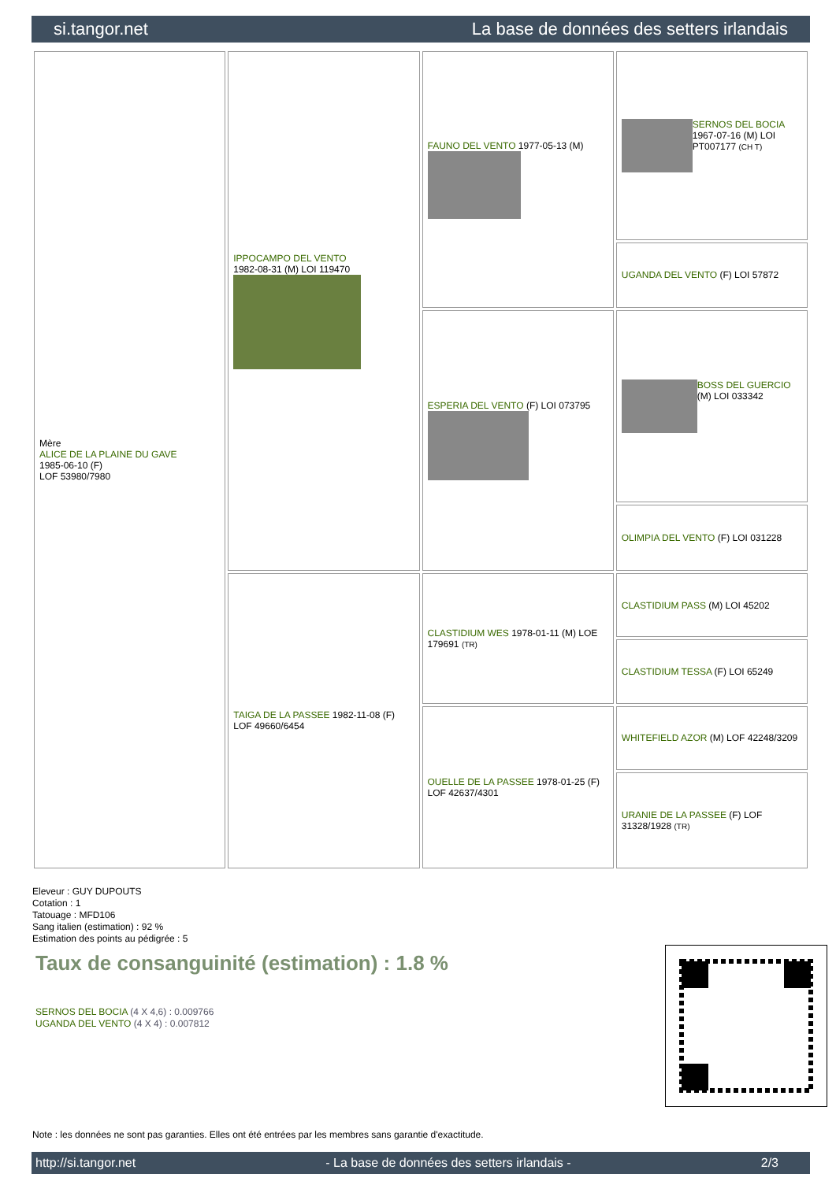si.tangor.net La base de données des setters irlandais
| Mère ALICE DE LA PLAINE DU GAVE 1985-06-10 (F) LOF 53980/7980 | IPPOCAMPO DEL VENTO 1982-08-31 (M) LOI 119470 | FAUNO DEL VENTO 1977-05-13 (M) | SERNOS DEL BOCIA 1967-07-16 (M) LOI PT007177 (CH T) |
| | | | UGANDA DEL VENTO (F) LOI 57872 |
| | | ESPERIA DEL VENTO (F) LOI 073795 | BOSS DEL GUERCIO (M) LOI 033342 |
| | | | OLIMPIA DEL VENTO (F) LOI 031228 |
| | TAIGA DE LA PASSEE 1982-11-08 (F) LOF 49660/6454 | CLASTIDIUM WES 1978-01-11 (M) LOE 179691 (TR) | CLASTIDIUM PASS (M) LOI 45202 |
| | | | CLASTIDIUM TESSA (F) LOI 65249 |
| | | OUELLE DE LA PASSEE 1978-01-25 (F) LOF 42637/4301 | WHITEFIELD AZOR (M) LOF 42248/3209 |
| | | | URANIE DE LA PASSEE (F) LOF 31328/1928 (TR) |
Eleveur : GUY DUPOUTS
Cotation : 1
Tatouage : MFD106
Sang italien (estimation) : 92 %
Estimation des points au pédigrée : 5
Taux de consanguinité (estimation) : 1.8 %
SERNOS DEL BOCIA (4 X 4,6) : 0.009766
UGANDA DEL VENTO (4 X 4) : 0.007812
Note : les données ne sont pas garanties. Elles ont été entrées par les membres sans garantie d'exactitude.
http://si.tangor.net - La base de données des setters irlandais - 2/3